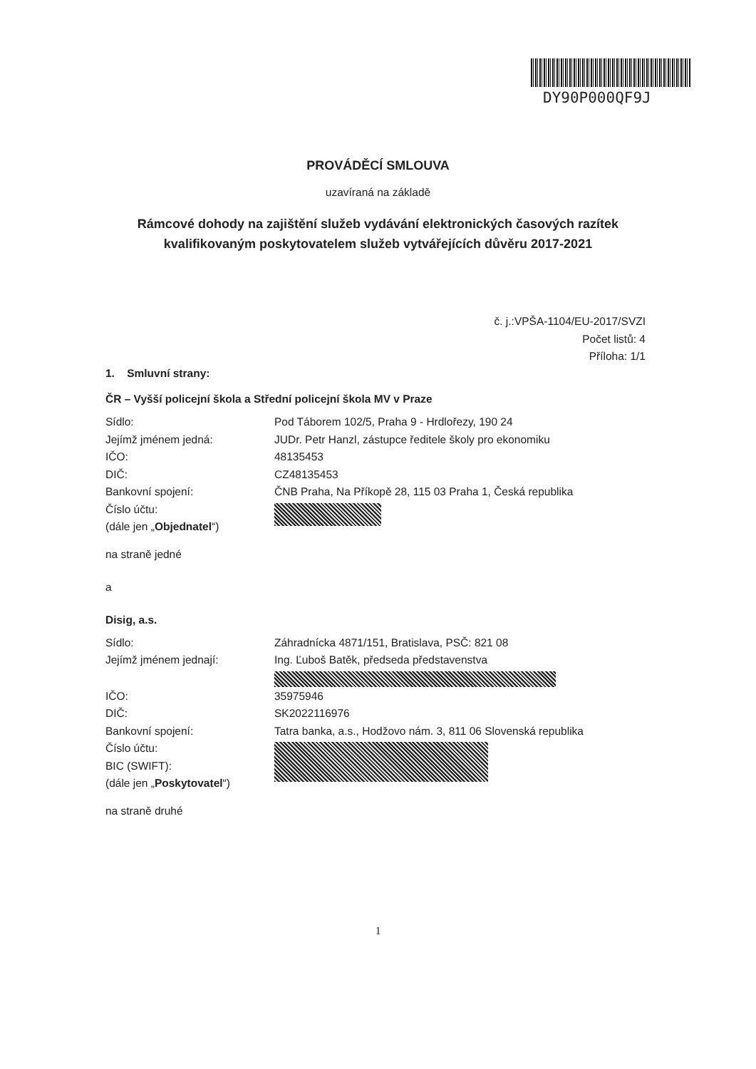DY90P000QF9J
PROVÁDĚCÍ SMLOUVA
uzavíraná na základě
Rámcové dohody na zajištění služeb vydávání elektronických časových razítek
kvalifikovaným poskytovatelem služeb vytvářejících důvěru 2017-2021
č. j.:VPŠA-1104/EU-2017/SVZI
Počet listů: 4
Příloha: 1/1
1. Smluvní strany:
ČR – Vyšší policejní škola a Střední policejní škola MV v Praze
| Sídlo: | Pod Táborem 102/5, Praha 9 - Hrdlořezy, 190 24 |
| Jejímž jménem jedná: | JUDr. Petr Hanzl, zástupce ředitele školy pro ekonomiku |
| IČO: | 48135453 |
| DIČ: | CZ48135453 |
| Bankovní spojení: | ČNB Praha, Na Příkopě 28, 115 03 Praha 1, Česká republika |
| Číslo účtu: | |
| (dále jen „ Objednatel “) | |
na straně jedné
a
Disig, a.s.
| Sídlo: | Záhradnícka 4871/151, Bratislava, PSČ: 821 08 |
| Jejímž jménem jednají: | Ing. Ľuboš Batěk, předseda představenstva |
| IČO: | 35975946 |
| DIČ: | SK2022116976 |
| Bankovní spojení: | Tatra banka, a.s., Hodžovo nám. 3, 811 06 Slovenská republika |
| Číslo účtu: | |
| BIC (SWIFT): | |
| (dále jen „ Poskytovatel “) | |
na straně druhé
1